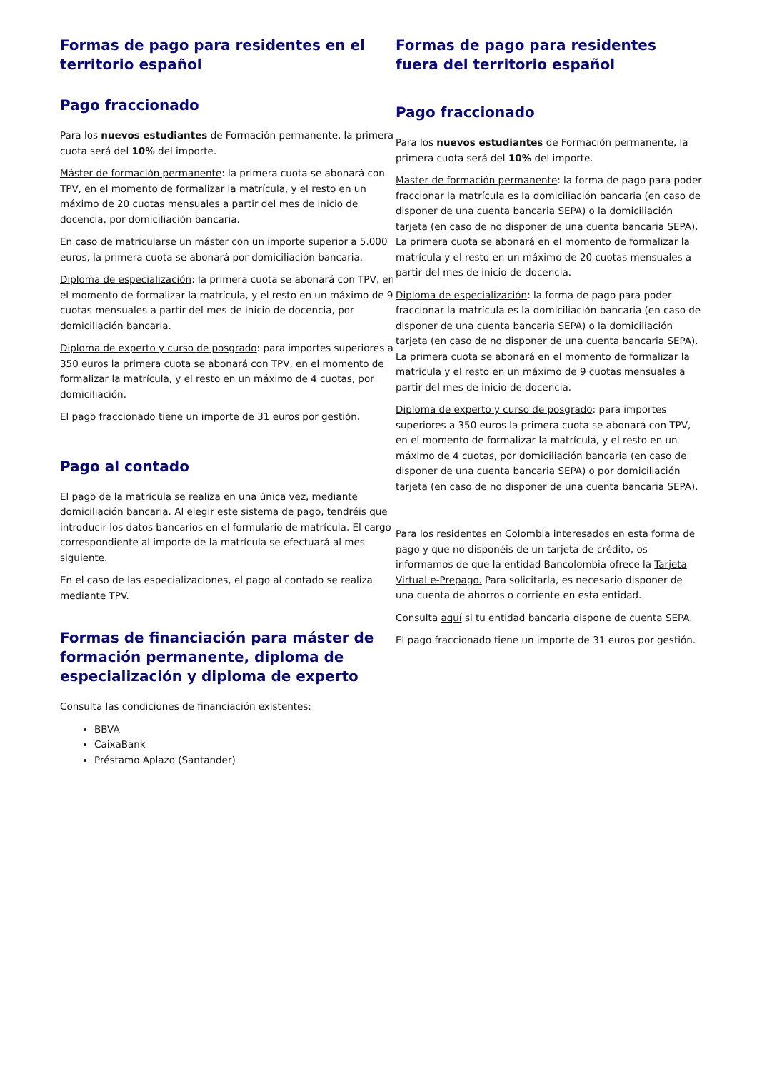Formas de pago para residentes en el territorio español
Pago fraccionado
Para los nuevos estudiantes de Formación permanente, la primera cuota será del 10% del importe.
Máster de formación permanente: la primera cuota se abonará con TPV, en el momento de formalizar la matrícula, y el resto en un máximo de 20 cuotas mensuales a partir del mes de inicio de docencia, por domiciliación bancaria.
En caso de matricularse un máster con un importe superior a 5.000 euros, la primera cuota se abonará por domiciliación bancaria.
Diploma de especialización: la primera cuota se abonará con TPV, en el momento de formalizar la matrícula, y el resto en un máximo de 9 cuotas mensuales a partir del mes de inicio de docencia, por domiciliación bancaria.
Diploma de experto y curso de posgrado: para importes superiores a 350 euros la primera cuota se abonará con TPV, en el momento de formalizar la matrícula, y el resto en un máximo de 4 cuotas, por domiciliación.
El pago fraccionado tiene un importe de 31 euros por gestión.
Pago al contado
El pago de la matrícula se realiza en una única vez, mediante domiciliación bancaria. Al elegir este sistema de pago, tendréis que introducir los datos bancarios en el formulario de matrícula. El cargo correspondiente al importe de la matrícula se efectuará al mes siguiente.
En el caso de las especializaciones, el pago al contado se realiza mediante TPV.
Formas de financiación para máster de formación permanente, diploma de especialización y diploma de experto
Consulta las condiciones de financiación existentes:
BBVA
CaixaBank
Préstamo Aplazo (Santander)
Formas de pago para residentes fuera del territorio español
Pago fraccionado
Para los nuevos estudiantes de Formación permanente, la primera cuota será del 10% del importe.
Master de formación permanente: la forma de pago para poder fraccionar la matrícula es la domiciliación bancaria (en caso de disponer de una cuenta bancaria SEPA) o la domiciliación tarjeta (en caso de no disponer de una cuenta bancaria SEPA). La primera cuota se abonará en el momento de formalizar la matrícula y el resto en un máximo de 20 cuotas mensuales a partir del mes de inicio de docencia.
Diploma de especialización: la forma de pago para poder fraccionar la matrícula es la domiciliación bancaria (en caso de disponer de una cuenta bancaria SEPA) o la domiciliación tarjeta (en caso de no disponer de una cuenta bancaria SEPA).
La primera cuota se abonará en el momento de formalizar la matrícula y el resto en un máximo de 9 cuotas mensuales a partir del mes de inicio de docencia.
Diploma de experto y curso de posgrado: para importes superiores a 350 euros la primera cuota se abonará con TPV, en el momento de formalizar la matrícula, y el resto en un máximo de 4 cuotas, por domiciliación bancaria (en caso de disponer de una cuenta bancaria SEPA) o por domiciliación tarjeta (en caso de no disponer de una cuenta bancaria SEPA).
Para los residentes en Colombia interesados en esta forma de pago y que no disponéis de un tarjeta de crédito, os informamos de que la entidad Bancolombia ofrece la Tarjeta Virtual e-Prepago. Para solicitarla, es necesario disponer de una cuenta de ahorros o corriente en esta entidad.
Consulta aquí si tu entidad bancaria dispone de cuenta SEPA.
El pago fraccionado tiene un importe de 31 euros por gestión.